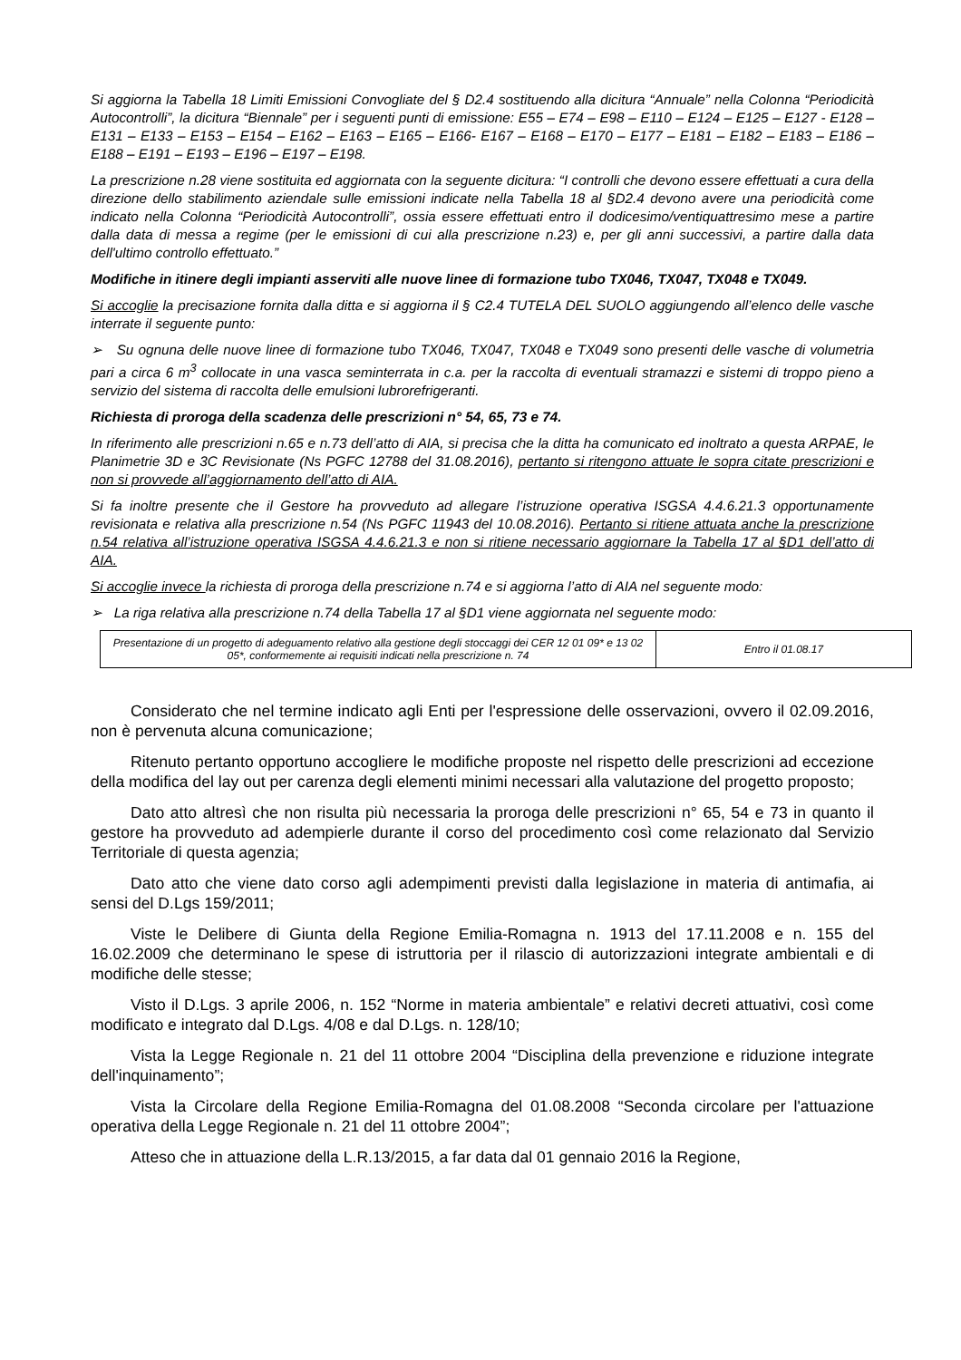Si aggiorna la Tabella 18 Limiti Emissioni Convogliate del § D2.4 sostituendo alla dicitura “Annuale” nella Colonna “Periodicità Autocontrolli”, la dicitura “Biennale” per i seguenti punti di emissione: E55 – E74 – E98 – E110 – E124 – E125 – E127 - E128 – E131 – E133 – E153 – E154 – E162 – E163 – E165 – E166- E167 – E168 – E170 – E177 – E181 – E182 – E183 – E186 – E188 – E191 – E193 – E196 – E197 – E198.
La prescrizione n.28 viene sostituita ed aggiornata con la seguente dicitura: “I controlli che devono essere effettuati a cura della direzione dello stabilimento aziendale sulle emissioni indicate nella Tabella 18 al §D2.4 devono avere una periodicità come indicato nella Colonna “Periodicità Autocontrolli”, ossia essere effettuati entro il dodicesimo/ventiquattresimo mese a partire dalla data di messa a regime (per le emissioni di cui alla prescrizione n.23) e, per gli anni successivi, a partire dalla data dell'ultimo controllo effettuato.”
Modifiche in itinere degli impianti asserviti alle nuove linee di formazione tubo TX046, TX047, TX048 e TX049.
Si accoglie la precisazione fornita dalla ditta e si aggiorna il § C2.4 TUTELA DEL SUOLO aggiungendo all’elenco delle vasche interrate il seguente punto:
➢ Su ognuna delle nuove linee di formazione tubo TX046, TX047, TX048 e TX049 sono presenti delle vasche di volumetria pari a circa 6 m<sup>3</sup> collocate in una vasca seminterrata in c.a. per la raccolta di eventuali stramazzi e sistemi di troppo pieno a servizio del sistema di raccolta delle emulsioni lubrorefrigeranti.
Richiesta di proroga della scadenza delle prescrizioni n° 54, 65, 73 e 74.
In riferimento alle prescrizioni n.65 e n.73 dell’atto di AIA, si precisa che la ditta ha comunicato ed inoltrato a questa ARPAE, le Planimetrie 3D e 3C Revisionate (Ns PGFC 12788 del 31.08.2016), pertanto si ritengono attuate le sopra citate prescrizioni e non si provvede all’aggiornamento dell’atto di AIA.
Si fa inoltre presente che il Gestore ha provveduto ad allegare l’istruzione operativa ISGSA 4.4.6.21.3 opportunamente revisionata e relativa alla prescrizione n.54 (Ns PGFC 11943 del 10.08.2016). Pertanto si ritiene attuata anche la prescrizione n.54 relativa all’istruzione operativa ISGSA 4.4.6.21.3 e non si ritiene necessario aggiornare la Tabella 17 al §D1 dell’atto di AIA.
Si accoglie invece la richiesta di proroga della prescrizione n.74 e si aggiorna l’atto di AIA nel seguente modo:
➢ La riga relativa alla prescrizione n.74 della Tabella 17 al §D1 viene aggiornata nel seguente modo:
| Presentazione di un progetto di adeguamento relativo alla gestione degli stoccaggi dei CER 12 01 09* e 13 02 05*, conformemente ai requisiti indicati nella prescrizione n. 74 | Entro il 01.08.17 |
Considerato che nel termine indicato agli Enti per l'espressione delle osservazioni, ovvero il 02.09.2016, non è pervenuta alcuna comunicazione;
Ritenuto pertanto opportuno accogliere le modifiche proposte nel rispetto delle prescrizioni ad eccezione della modifica del lay out per carenza degli elementi minimi necessari alla valutazione del progetto proposto;
Dato atto altresì che non risulta più necessaria la proroga delle prescrizioni n° 65, 54 e 73 in quanto il gestore ha provveduto ad adempierle durante il corso del procedimento così come relazionato dal Servizio Territoriale di questa agenzia;
Dato atto che viene dato corso agli adempimenti previsti dalla legislazione in materia di antimafia, ai sensi del D.Lgs 159/2011;
Viste le Delibere di Giunta della Regione Emilia-Romagna n. 1913 del 17.11.2008 e n. 155 del 16.02.2009 che determinano le spese di istruttoria per il rilascio di autorizzazioni integrate ambientali e di modifiche delle stesse;
Visto il D.Lgs. 3 aprile 2006, n. 152 “Norme in materia ambientale” e relativi decreti attuativi, così come modificato e integrato dal D.Lgs. 4/08 e dal D.Lgs. n. 128/10;
Vista la Legge Regionale n. 21 del 11 ottobre 2004 “Disciplina della prevenzione e riduzione integrate dell'inquinamento”;
Vista la Circolare della Regione Emilia-Romagna del 01.08.2008 “Seconda circolare per l'attuazione operativa della Legge Regionale n. 21 del 11 ottobre 2004”;
Atteso che in attuazione della L.R.13/2015, a far data dal 01 gennaio 2016 la Regione,